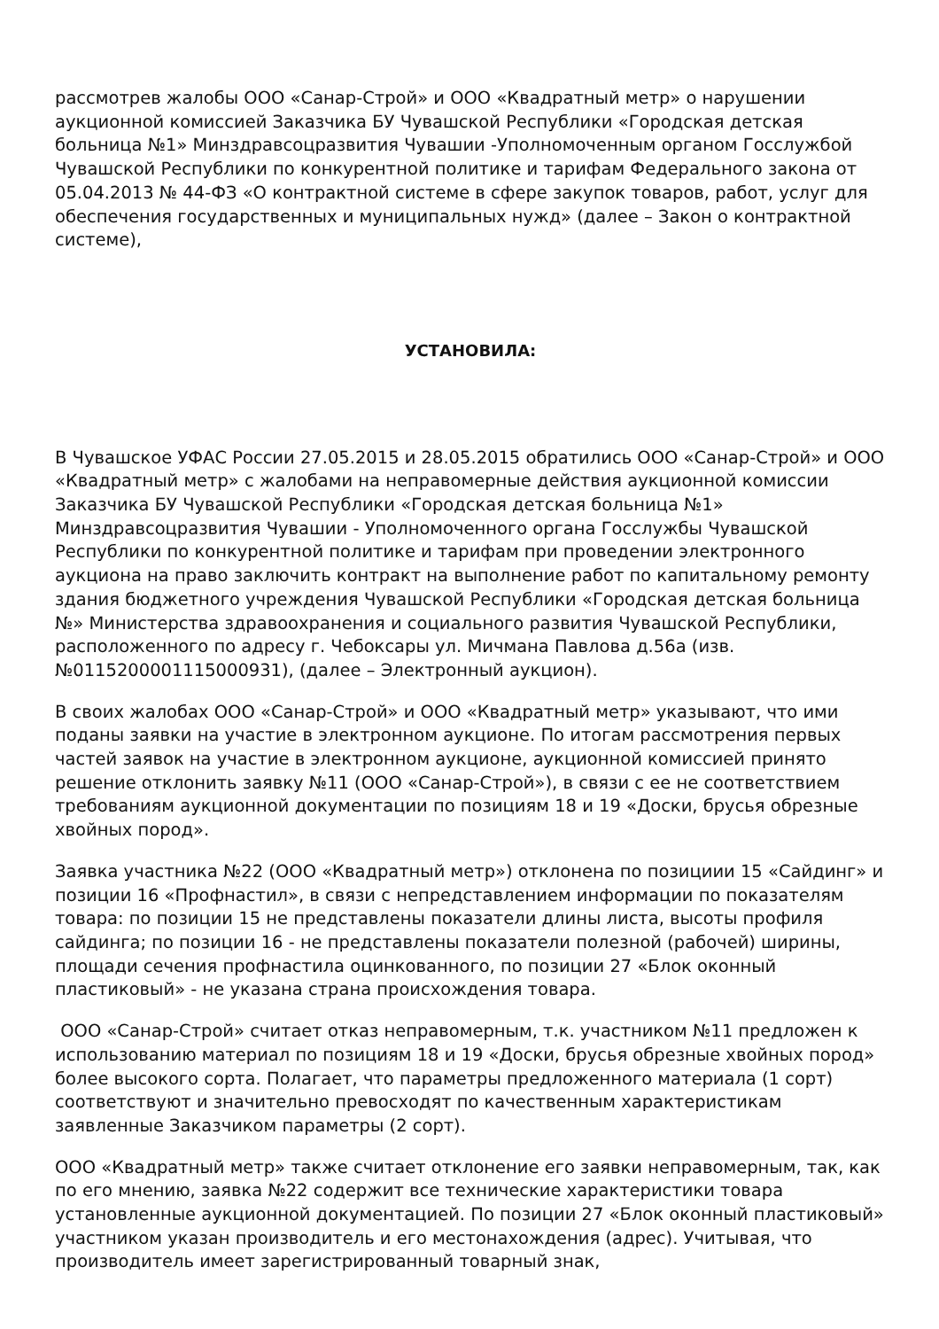рассмотрев жалобы ООО «Санар-Строй» и ООО «Квадратный метр» о нарушении аукционной комиссией Заказчика БУ Чувашской Республики «Городская детская больница №1» Минздравсоцразвития Чувашии -Уполномоченным органом Госслужбой Чувашской Республики по конкурентной политике и тарифам Федерального закона от 05.04.2013 № 44-ФЗ «О контрактной системе в сфере закупок товаров, работ, услуг для обеспечения государственных и муниципальных нужд» (далее – Закон о контрактной системе),
УСТАНОВИЛА:
В Чувашское УФАС России 27.05.2015 и 28.05.2015 обратились ООО «Санар-Строй» и ООО «Квадратный метр» с жалобами на неправомерные действия аукционной комиссии Заказчика БУ Чувашской Республики «Городская детская больница №1» Минздравсоцразвития Чувашии - Уполномоченного органа Госслужбы Чувашской Республики по конкурентной политике и тарифам при проведении электронного аукциона на право заключить контракт на выполнение работ по капитальному ремонту здания бюджетного учреждения Чувашской Республики «Городская детская больница №» Министерства здравоохранения и социального развития Чувашской Республики, расположенного по адресу г. Чебоксары ул. Мичмана Павлова д.56а (изв.№0115200001115000931), (далее – Электронный аукцион).
В своих жалобах ООО «Санар-Строй» и ООО «Квадратный метр» указывают, что ими поданы заявки на участие в электронном аукционе. По итогам рассмотрения первых частей заявок на участие в электронном аукционе, аукционной комиссией принято решение отклонить заявку №11 (ООО «Санар-Строй»), в связи с ее не соответствием требованиям аукционной документации по позициям 18 и 19 «Доски, брусья обрезные хвойных пород».
Заявка участника №22 (ООО «Квадратный метр») отклонена по позициии 15 «Сайдинг» и позиции 16 «Профнастил», в связи с непредставлением информации по показателям товара: по позиции 15 не представлены показатели длины листа, высоты профиля сайдинга; по позиции 16 - не представлены показатели полезной (рабочей) ширины, площади сечения профнастила оцинкованного, по позиции 27 «Блок оконный пластиковый» - не указана страна происхождения товара.
ООО «Санар-Строй» считает отказ неправомерным, т.к. участником №11 предложен к использованию материал по позициям 18 и 19 «Доски, брусья обрезные хвойных пород» более высокого сорта. Полагает, что параметры предложенного материала (1 сорт) соответствуют и значительно превосходят по качественным характеристикам заявленные Заказчиком параметры (2 сорт).
ООО «Квадратный метр» также считает отклонение его заявки неправомерным, так, как по его мнению, заявка №22 содержит все технические характеристики товара установленные аукционной документацией. По позиции 27 «Блок оконный пластиковый» участником указан производитель и его местонахождения (адрес). Учитывая, что производитель имеет зарегистрированный товарный знак,